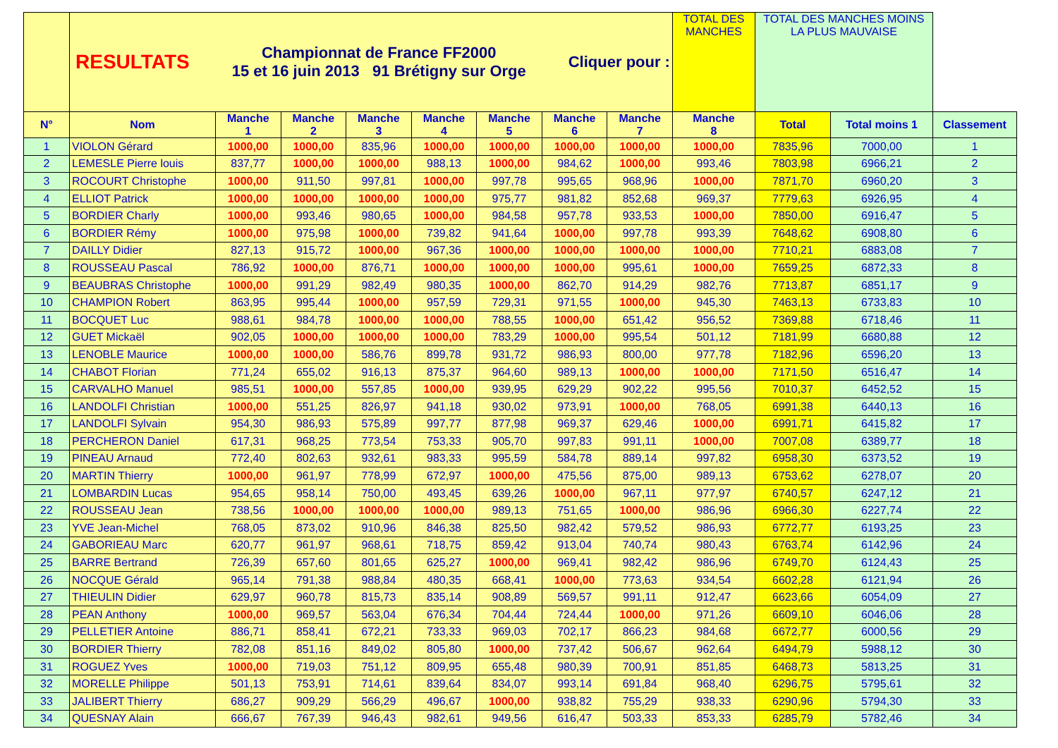| | RESULTATS Championnat de France FF2000 15 et 16 juin 2013 91 Brétigny sur Orge Cliquer pour : | | | | | | | | TOTAL DES MANCHES | TOTAL DES MANCHES MOINS LA PLUS MAUVAISE | | |
| N° | Nom | Manche 1 | Manche 2 | Manche 3 | Manche 4 | Manche 5 | Manche 6 | Manche 7 | Manche 8 | Total | Total moins 1 | Classement |
| 1 | VIOLON Gérard | 1000,00 | 1000,00 | 835,96 | 1000,00 | 1000,00 | 1000,00 | 1000,00 | 1000,00 | 7835,96 | 7000,00 | 1 |
| 2 | LEMESLE Pierre louis | 837,77 | 1000,00 | 1000,00 | 988,13 | 1000,00 | 984,62 | 1000,00 | 993,46 | 7803,98 | 6966,21 | 2 |
| 3 | ROCOURT Christophe | 1000,00 | 911,50 | 997,81 | 1000,00 | 997,78 | 995,65 | 968,96 | 1000,00 | 7871,70 | 6960,20 | 3 |
| 4 | ELLIOT Patrick | 1000,00 | 1000,00 | 1000,00 | 1000,00 | 975,77 | 981,82 | 852,68 | 969,37 | 7779,63 | 6926,95 | 4 |
| 5 | BORDIER Charly | 1000,00 | 993,46 | 980,65 | 1000,00 | 984,58 | 957,78 | 933,53 | 1000,00 | 7850,00 | 6916,47 | 5 |
| 6 | BORDIER Rémy | 1000,00 | 975,98 | 1000,00 | 739,82 | 941,64 | 1000,00 | 997,78 | 993,39 | 7648,62 | 6908,80 | 6 |
| 7 | DAILLY Didier | 827,13 | 915,72 | 1000,00 | 967,36 | 1000,00 | 1000,00 | 1000,00 | 1000,00 | 7710,21 | 6883,08 | 7 |
| 8 | ROUSSEAU Pascal | 786,92 | 1000,00 | 876,71 | 1000,00 | 1000,00 | 1000,00 | 995,61 | 1000,00 | 7659,25 | 6872,33 | 8 |
| 9 | BEAUBRAS Christophe | 1000,00 | 991,29 | 982,49 | 980,35 | 1000,00 | 862,70 | 914,29 | 982,76 | 7713,87 | 6851,17 | 9 |
| 10 | CHAMPION Robert | 863,95 | 995,44 | 1000,00 | 957,59 | 729,31 | 971,55 | 1000,00 | 945,30 | 7463,13 | 6733,83 | 10 |
| 11 | BOCQUET Luc | 988,61 | 984,78 | 1000,00 | 1000,00 | 788,55 | 1000,00 | 651,42 | 956,52 | 7369,88 | 6718,46 | 11 |
| 12 | GUET Mickaël | 902,05 | 1000,00 | 1000,00 | 1000,00 | 783,29 | 1000,00 | 995,54 | 501,12 | 7181,99 | 6680,88 | 12 |
| 13 | LENOBLE Maurice | 1000,00 | 1000,00 | 586,76 | 899,78 | 931,72 | 986,93 | 800,00 | 977,78 | 7182,96 | 6596,20 | 13 |
| 14 | CHABOT Florian | 771,24 | 655,02 | 916,13 | 875,37 | 964,60 | 989,13 | 1000,00 | 1000,00 | 7171,50 | 6516,47 | 14 |
| 15 | CARVALHO Manuel | 985,51 | 1000,00 | 557,85 | 1000,00 | 939,95 | 629,29 | 902,22 | 995,56 | 7010,37 | 6452,52 | 15 |
| 16 | LANDOLFI Christian | 1000,00 | 551,25 | 826,97 | 941,18 | 930,02 | 973,91 | 1000,00 | 768,05 | 6991,38 | 6440,13 | 16 |
| 17 | LANDOLFI Sylvain | 954,30 | 986,93 | 575,89 | 997,77 | 877,98 | 969,37 | 629,46 | 1000,00 | 6991,71 | 6415,82 | 17 |
| 18 | PERCHERON Daniel | 617,31 | 968,25 | 773,54 | 753,33 | 905,70 | 997,83 | 991,11 | 1000,00 | 7007,08 | 6389,77 | 18 |
| 19 | PINEAU Arnaud | 772,40 | 802,63 | 932,61 | 983,33 | 995,59 | 584,78 | 889,14 | 997,82 | 6958,30 | 6373,52 | 19 |
| 20 | MARTIN Thierry | 1000,00 | 961,97 | 778,99 | 672,97 | 1000,00 | 475,56 | 875,00 | 989,13 | 6753,62 | 6278,07 | 20 |
| 21 | LOMBARDIN Lucas | 954,65 | 958,14 | 750,00 | 493,45 | 639,26 | 1000,00 | 967,11 | 977,97 | 6740,57 | 6247,12 | 21 |
| 22 | ROUSSEAU Jean | 738,56 | 1000,00 | 1000,00 | 1000,00 | 989,13 | 751,65 | 1000,00 | 986,96 | 6966,30 | 6227,74 | 22 |
| 23 | YVE Jean-Michel | 768,05 | 873,02 | 910,96 | 846,38 | 825,50 | 982,42 | 579,52 | 986,93 | 6772,77 | 6193,25 | 23 |
| 24 | GABORIEAU Marc | 620,77 | 961,97 | 968,61 | 718,75 | 859,42 | 913,04 | 740,74 | 980,43 | 6763,74 | 6142,96 | 24 |
| 25 | BARRE Bertrand | 726,39 | 657,60 | 801,65 | 625,27 | 1000,00 | 969,41 | 982,42 | 986,96 | 6749,70 | 6124,43 | 25 |
| 26 | NOCQUE Gérald | 965,14 | 791,38 | 988,84 | 480,35 | 668,41 | 1000,00 | 773,63 | 934,54 | 6602,28 | 6121,94 | 26 |
| 27 | THIEULIN Didier | 629,97 | 960,78 | 815,73 | 835,14 | 908,89 | 569,57 | 991,11 | 912,47 | 6623,66 | 6054,09 | 27 |
| 28 | PEAN Anthony | 1000,00 | 969,57 | 563,04 | 676,34 | 704,44 | 724,44 | 1000,00 | 971,26 | 6609,10 | 6046,06 | 28 |
| 29 | PELLETIER Antoine | 886,71 | 858,41 | 672,21 | 733,33 | 969,03 | 702,17 | 866,23 | 984,68 | 6672,77 | 6000,56 | 29 |
| 30 | BORDIER Thierry | 782,08 | 851,16 | 849,02 | 805,80 | 1000,00 | 737,42 | 506,67 | 962,64 | 6494,79 | 5988,12 | 30 |
| 31 | ROGUEZ Yves | 1000,00 | 719,03 | 751,12 | 809,95 | 655,48 | 980,39 | 700,91 | 851,85 | 6468,73 | 5813,25 | 31 |
| 32 | MORELLE Philippe | 501,13 | 753,91 | 714,61 | 839,64 | 834,07 | 993,14 | 691,84 | 968,40 | 6296,75 | 5795,61 | 32 |
| 33 | JALIBERT Thierry | 686,27 | 909,29 | 566,29 | 496,67 | 1000,00 | 938,82 | 755,29 | 938,33 | 6290,96 | 5794,30 | 33 |
| 34 | QUESNAY Alain | 666,67 | 767,39 | 946,43 | 982,61 | 949,56 | 616,47 | 503,33 | 853,33 | 6285,79 | 5782,46 | 34 |